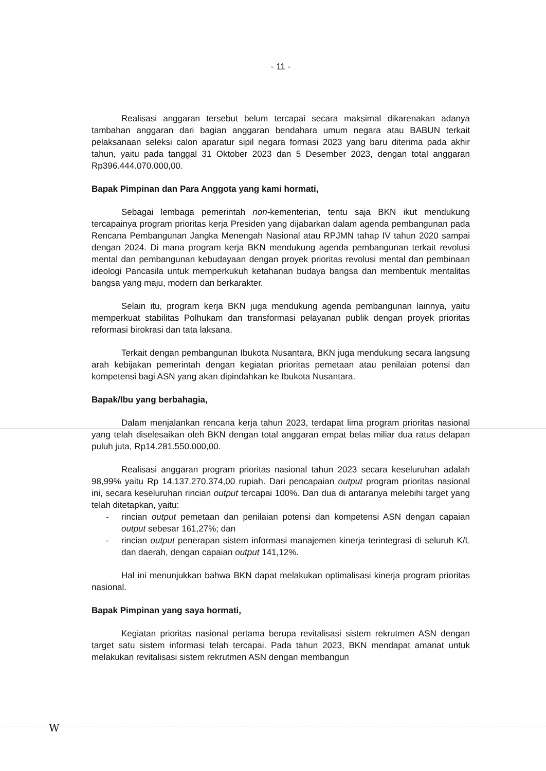- 11 -
Realisasi anggaran tersebut belum tercapai secara maksimal dikarenakan adanya tambahan anggaran dari bagian anggaran bendahara umum negara atau BABUN terkait pelaksanaan seleksi calon aparatur sipil negara formasi 2023 yang baru diterima pada akhir tahun, yaitu pada tanggal 31 Oktober 2023 dan 5 Desember 2023, dengan total anggaran Rp396.444.070.000,00.
Bapak Pimpinan dan Para Anggota yang kami hormati,
Sebagai lembaga pemerintah non-kementerian, tentu saja BKN ikut mendukung tercapainya program prioritas kerja Presiden yang dijabarkan dalam agenda pembangunan pada Rencana Pembangunan Jangka Menengah Nasional atau RPJMN tahap IV tahun 2020 sampai dengan 2024. Di mana program kerja BKN mendukung agenda pembangunan terkait revolusi mental dan pembangunan kebudayaan dengan proyek prioritas revolusi mental dan pembinaan ideologi Pancasila untuk memperkukuh ketahanan budaya bangsa dan membentuk mentalitas bangsa yang maju, modern dan berkarakter.
Selain itu, program kerja BKN juga mendukung agenda pembangunan lainnya, yaitu memperkuat stabilitas Polhukam dan transformasi pelayanan publik dengan proyek prioritas reformasi birokrasi dan tata laksana.
Terkait dengan pembangunan Ibukota Nusantara, BKN juga mendukung secara langsung arah kebijakan pemerintah dengan kegiatan prioritas pemetaan atau penilaian potensi dan kompetensi bagi ASN yang akan dipindahkan ke Ibukota Nusantara.
Bapak/Ibu yang berbahagia,
Dalam menjalankan rencana kerja tahun 2023, terdapat lima program prioritas nasional yang telah diselesaikan oleh BKN dengan total anggaran empat belas miliar dua ratus delapan puluh juta, Rp14.281.550.000,00.
Realisasi anggaran program prioritas nasional tahun 2023 secara keseluruhan adalah 98,99% yaitu Rp 14.137.270.374,00 rupiah. Dari pencapaian output program prioritas nasional ini, secara keseluruhan rincian output tercapai 100%. Dan dua di antaranya melebihi target yang telah ditetapkan, yaitu:
- rincian output pemetaan dan penilaian potensi dan kompetensi ASN dengan capaian output sebesar 161,27%; dan
- rincian output penerapan sistem informasi manajemen kinerja terintegrasi di seluruh K/L dan daerah, dengan capaian output 141,12%.
Hal ini menunjukkan bahwa BKN dapat melakukan optimalisasi kinerja program prioritas nasional.
Bapak Pimpinan yang saya hormati,
Kegiatan prioritas nasional pertama berupa revitalisasi sistem rekrutmen ASN dengan target satu sistem informasi telah tercapai. Pada tahun 2023, BKN mendapat amanat untuk melakukan revitalisasi sistem rekrutmen ASN dengan membangun
W